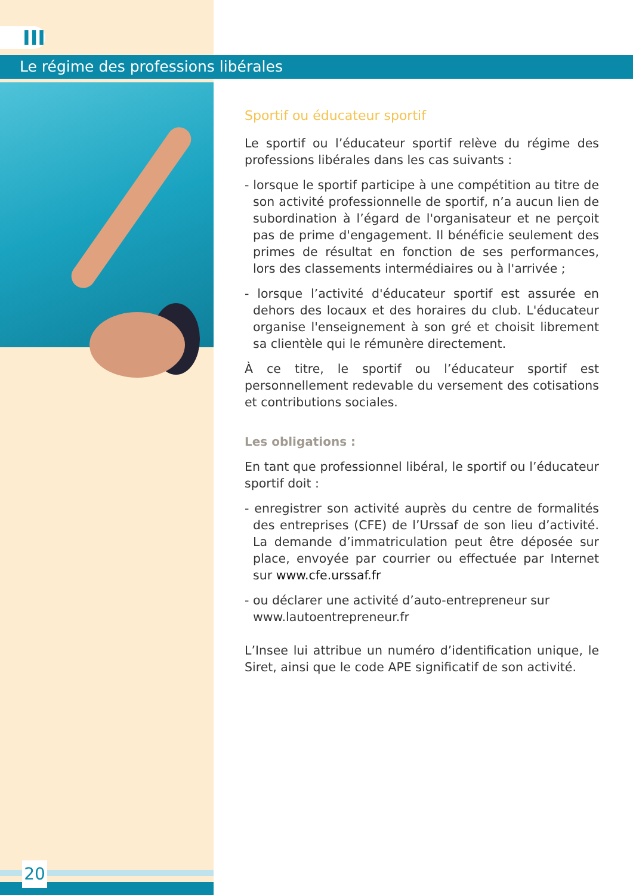III
Le régime des professions libérales
Sportif ou éducateur sportif
Le sportif ou l’éducateur sportif relève du régime des professions libérales dans les cas suivants :
- lorsque le sportif participe à une compétition au titre de son activité professionnelle de sportif, n’a aucun lien de subordination à l’égard de l'organisateur et ne perçoit pas de prime d'engagement. Il bénéficie seulement des primes de résultat en fonction de ses performances, lors des classements intermédiaires ou à l'arrivée ;
- lorsque l’activité d'éducateur sportif est assurée en dehors des locaux et des horaires du club. L'éducateur organise l'enseignement à son gré et choisit librement sa clientèle qui le rémunère directement.
À ce titre, le sportif ou l’éducateur sportif est personnellement redevable du versement des cotisations et contributions sociales.
Les obligations :
En tant que professionnel libéral, le sportif ou l’éducateur sportif doit :
- enregistrer son activité auprès du centre de formalités des entreprises (CFE) de l’Urssaf de son lieu d’activité. La demande d’immatriculation peut être déposée sur place, envoyée par courrier ou effectuée par Internet sur www.cfe.urssaf.fr
- ou déclarer une activité d’auto-entrepreneur sur
www.lautoentrepreneur.fr
L’Insee lui attribue un numéro d’identification unique, le Siret, ainsi que le code APE significatif de son activité.
20